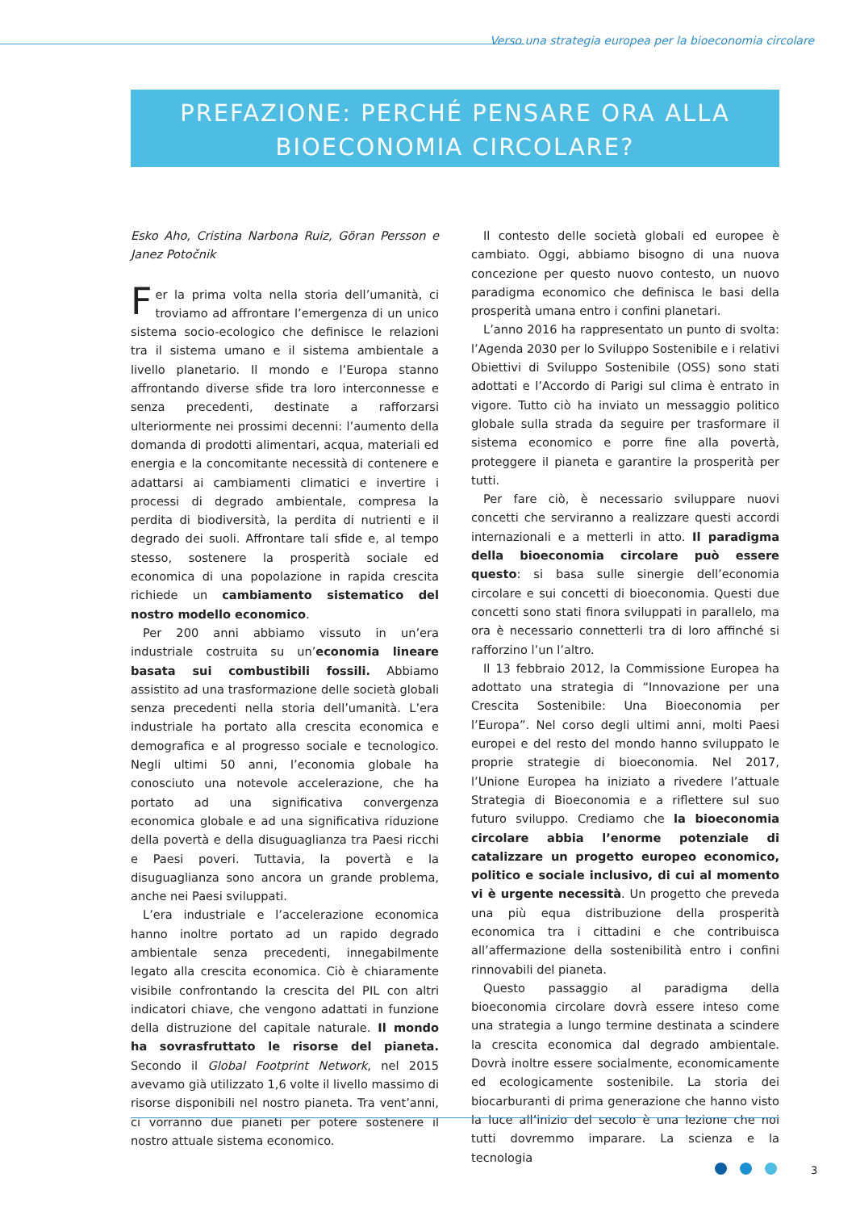Verso una strategia europea per la bioeconomia circolare
PREFAZIONE: PERCHÉ PENSARE ORA ALLA
BIOECONOMIA CIRCOLARE?
Esko Aho, Cristina Narbona Ruiz, Göran Persson e Janez Potočnik
Fer la prima volta nella storia dell’umanità, ci troviamo ad affrontare l’emergenza di un unico sistema socio-ecologico che definisce le relazioni tra il sistema umano e il sistema ambientale a livello planetario. Il mondo e l’Europa stanno affrontando diverse sfide tra loro interconnesse e senza precedenti, destinate a rafforzarsi ulteriormente nei prossimi decenni: l’aumento della domanda di prodotti alimentari, acqua, materiali ed energia e la concomitante necessità di contenere e adattarsi ai cambiamenti climatici e invertire i processi di degrado ambientale, compresa la perdita di biodiversità, la perdita di nutrienti e il degrado dei suoli. Affrontare tali sfide e, al tempo stesso, sostenere la prosperità sociale ed economica di una popolazione in rapida crescita richiede un cambiamento sistematico del nostro modello economico.
Per 200 anni abbiamo vissuto in un’era industriale costruita su un’economia lineare basata sui combustibili fossili. Abbiamo assistito ad una trasformazione delle società globali senza precedenti nella storia dell’umanità. L’era industriale ha portato alla crescita economica e demografica e al progresso sociale e tecnologico. Negli ultimi 50 anni, l’economia globale ha conosciuto una notevole accelerazione, che ha portato ad una significativa convergenza economica globale e ad una significativa riduzione della povertà e della disuguaglianza tra Paesi ricchi e Paesi poveri. Tuttavia, la povertà e la disuguaglianza sono ancora un grande problema, anche nei Paesi sviluppati.
L’era industriale e l’accelerazione economica hanno inoltre portato ad un rapido degrado ambientale senza precedenti, innegabilmente legato alla crescita economica. Ciò è chiaramente visibile confrontando la crescita del PIL con altri indicatori chiave, che vengono adattati in funzione della distruzione del capitale naturale. Il mondo ha sovrasfruttato le risorse del pianeta. Secondo il Global Footprint Network, nel 2015 avevamo già utilizzato 1,6 volte il livello massimo di risorse disponibili nel nostro pianeta. Tra vent’anni, ci vorranno due pianeti per potere sostenere il nostro attuale sistema economico.
Il contesto delle società globali ed europee è cambiato. Oggi, abbiamo bisogno di una nuova concezione per questo nuovo contesto, un nuovo paradigma economico che definisca le basi della prosperità umana entro i confini planetari.
L’anno 2016 ha rappresentato un punto di svolta: l’Agenda 2030 per lo Sviluppo Sostenibile e i relativi Obiettivi di Sviluppo Sostenibile (OSS) sono stati adottati e l’Accordo di Parigi sul clima è entrato in vigore. Tutto ciò ha inviato un messaggio politico globale sulla strada da seguire per trasformare il sistema economico e porre fine alla povertà, proteggere il pianeta e garantire la prosperità per tutti.
Per fare ciò, è necessario sviluppare nuovi concetti che serviranno a realizzare questi accordi internazionali e a metterli in atto. Il paradigma della bioeconomia circolare può essere questo: si basa sulle sinergie dell’economia circolare e sui concetti di bioeconomia. Questi due concetti sono stati finora sviluppati in parallelo, ma ora è necessario connetterli tra di loro affinché si rafforzino l’un l’altro.
Il 13 febbraio 2012, la Commissione Europea ha adottato una strategia di “Innovazione per una Crescita Sostenibile: Una Bioeconomia per l’Europa”. Nel corso degli ultimi anni, molti Paesi europei e del resto del mondo hanno sviluppato le proprie strategie di bioeconomia. Nel 2017, l’Unione Europea ha iniziato a rivedere l’attuale Strategia di Bioeconomia e a riflettere sul suo futuro sviluppo. Crediamo che la bioeconomia circolare abbia l’enorme potenziale di catalizzare un progetto europeo economico, politico e sociale inclusivo, di cui al momento vi è urgente necessità. Un progetto che preveda una più equa distribuzione della prosperità economica tra i cittadini e che contribuisca all’affermazione della sostenibilità entro i confini rinnovabili del pianeta.
Questo passaggio al paradigma della bioeconomia circolare dovrà essere inteso come una strategia a lungo termine destinata a scindere la crescita economica dal degrado ambientale. Dovrà inoltre essere socialmente, economicamente ed ecologicamente sostenibile. La storia dei biocarburanti di prima generazione che hanno visto la luce all’inizio del secolo è una lezione che noi tutti dovremmo imparare. La scienza e la tecnologia
3